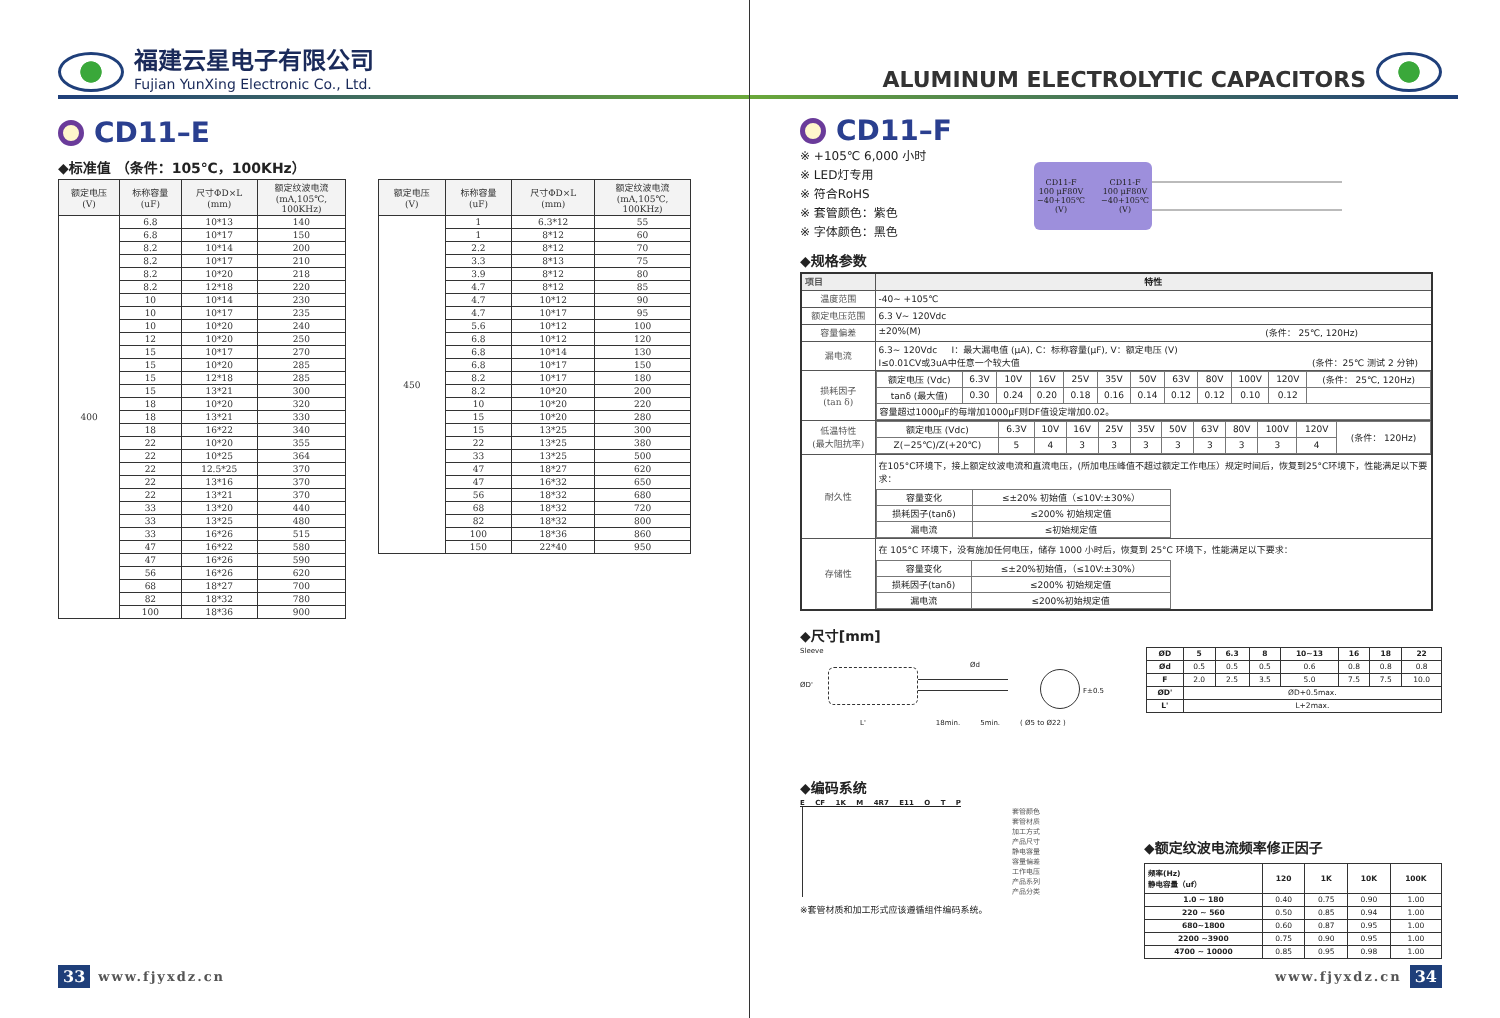福建云星电子有限公司
Fujian YunXing Electronic Co., Ltd.
CD11–E
◆标准值 （条件：105℃，100KHz）
| 额定电压 (V) | 标称容量 (uF) | 尺寸ΦD×L (mm) | 额定纹波电流 (mA,105℃, 100KHz) |
| --- | --- | --- | --- |
| 400 | 6.8 | 10*13 | 140 |
| | 6.8 | 10*17 | 150 |
| | 8.2 | 10*14 | 200 |
| | 8.2 | 10*17 | 210 |
| | 8.2 | 10*20 | 218 |
| | 8.2 | 12*18 | 220 |
| | 10 | 10*14 | 230 |
| | 10 | 10*17 | 235 |
| | 10 | 10*20 | 240 |
| | 12 | 10*20 | 250 |
| | 15 | 10*17 | 270 |
| | 15 | 10*20 | 285 |
| | 15 | 12*18 | 285 |
| | 15 | 13*21 | 300 |
| | 18 | 10*20 | 320 |
| | 18 | 13*21 | 330 |
| | 18 | 16*22 | 340 |
| | 22 | 10*20 | 355 |
| | 22 | 10*25 | 364 |
| | 22 | 12.5*25 | 370 |
| | 22 | 13*16 | 370 |
| | 22 | 13*21 | 370 |
| | 33 | 13*20 | 440 |
| | 33 | 13*25 | 480 |
| | 33 | 16*26 | 515 |
| | 47 | 16*22 | 580 |
| | 47 | 16*26 | 590 |
| | 56 | 16*26 | 620 |
| | 68 | 18*27 | 700 |
| | 82 | 18*32 | 780 |
| | 100 | 18*36 | 900 |
| 额定电压 (V) | 标称容量 (uF) | 尺寸ΦD×L (mm) | 额定纹波电流 (mA,105℃, 100KHz) |
| --- | --- | --- | --- |
| 450 | 1 | 6.3*12 | 55 |
| | 1 | 8*12 | 60 |
| | 2.2 | 8*12 | 70 |
| | 3.3 | 8*13 | 75 |
| | 3.9 | 8*12 | 80 |
| | 4.7 | 8*12 | 85 |
| | 4.7 | 10*12 | 90 |
| | 4.7 | 10*17 | 95 |
| | 5.6 | 10*12 | 100 |
| | 6.8 | 10*12 | 120 |
| | 6.8 | 10*14 | 130 |
| | 6.8 | 10*17 | 150 |
| | 8.2 | 10*17 | 180 |
| | 8.2 | 10*20 | 200 |
| | 10 | 10*20 | 220 |
| | 15 | 10*20 | 280 |
| | 15 | 13*25 | 300 |
| | 22 | 13*25 | 380 |
| | 33 | 13*25 | 500 |
| | 47 | 18*27 | 620 |
| | 47 | 16*32 | 650 |
| | 56 | 18*32 | 680 |
| | 68 | 18*32 | 720 |
| | 82 | 18*32 | 800 |
| | 100 | 18*36 | 860 |
| | 150 | 22*40 | 950 |
33 www.fjyxdz.cn
ALUMINUM ELECTROLYTIC CAPACITORS
CD11–F
※ +105℃ 6,000 小时
※ LED灯专用
※ 符合RoHS
※ 套管颜色：紫色
※ 字体颜色：黑色
CD11-F
100 μF80V
−40+105℃(V)
CD11-F
100 μF80V
−40+105℃(V)
◆规格参数
| 项目 | 特性 |
| --- | --- |
| 温度范围 | -40~ +105℃ |
| 额定电压范围 | 6.3 V~ 120Vdc |
| 容量偏差 | ±20%(M) (条件： 25℃, 120Hz) |
| 漏电流 | 6.3~ 120Vdc I：最大漏电值 (μA), C：标称容量(μF), V：额定电压 (V) I≤0.01CV或3uA中任意一个较大值 (条件：25℃ 测试 2 分钟) |
| 损耗因子 (tan δ) | / 额定电压 (Vdc) / 6.3V / 10V / 16V / 25V / 35V / 50V / 63V / 80V / 100V / 120V / (条件： 25℃, 120Hz) / / tanδ (最大值) / 0.30 / 0.24 / 0.20 / 0.18 / 0.16 / 0.14 / 0.12 / 0.12 / 0.10 / 0.12 / / / 容量超过1000μF的每增加1000μF则DF值设定增加0.02。 / / / / / / / / / / / / |
| 低温特性 (最大阻抗率) | / 额定电压 (Vdc) / 6.3V / 10V / 16V / 25V / 35V / 50V / 63V / 80V / 100V / 120V / (条件： 120Hz) / / Z(−25℃)/Z(+20℃) / 5 / 4 / 3 / 3 / 3 / 3 / 3 / 3 / 3 / 4 / / |
| 耐久性 | 在105°C环境下，接上额定纹波电流和直流电压，(所加电压峰值不超过额定工作电压）规定时间后，恢复到25°C环境下，性能满足以下要求： / 容量变化 / ≤±20% 初始值（≤10V:±30%） / / 损耗因子(tanδ) / ≤200% 初始规定值 / / 漏电流 / ≤初始规定值 / |
| 存储性 | 在 105°C 环境下，没有施加任何电压，储存 1000 小时后，恢复到 25°C 环境下，性能满足以下要求： / 容量变化 / ≤±20%初始值，（≤10V:±30%） / / 损耗因子(tanδ) / ≤200% 初始规定值 / / 漏电流 / ≤200%初始规定值 / |
◆尺寸[mm]
Sleeve
ØD'
Ød
F±0.5
L' 18min. 5min. ( Ø5 to Ø22 )
| ØD | 5 | 6.3 | 8 | 10~13 | 16 | 18 | 22 |
| --- | --- | --- | --- | --- | --- | --- | --- |
| Ød | 0.5 | 0.5 | 0.5 | 0.6 | 0.8 | 0.8 | 0.8 |
| F | 2.0 | 2.5 | 3.5 | 5.0 | 7.5 | 7.5 | 10.0 |
| ØD' | ØD+0.5max. | | | | | | |
| L' | L+2max. | | | | | | |
◆编码系统
E CF 1K M 4R7 E11 O T P
套管颜色
套管材质
加工方式
产品尺寸
静电容量
容量偏差
工作电压
产品系列
产品分类
※套管材质和加工形式应该遵循组件编码系统。
◆额定纹波电流频率修正因子
| 频率(Hz) 静电容量（uf） | 120 | 1K | 10K | 100K |
| --- | --- | --- | --- | --- |
| 1.0 ~ 180 | 0.40 | 0.75 | 0.90 | 1.00 |
| 220 ~ 560 | 0.50 | 0.85 | 0.94 | 1.00 |
| 680~1800 | 0.60 | 0.87 | 0.95 | 1.00 |
| 2200 ~3900 | 0.75 | 0.90 | 0.95 | 1.00 |
| 4700 ~ 10000 | 0.85 | 0.95 | 0.98 | 1.00 |
www.fjyxdz.cn 34